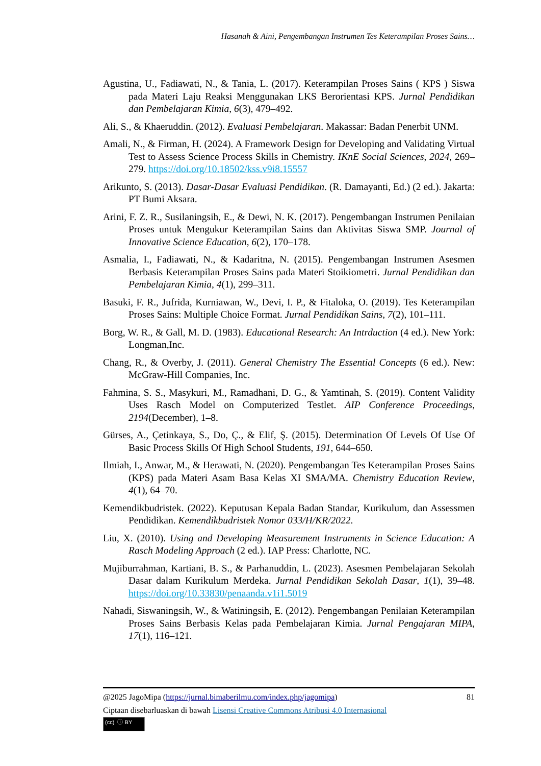Hasanah & Aini, Pengembangan Instrumen Tes Keterampilan Proses Sains…
Agustina, U., Fadiawati, N., & Tania, L. (2017). Keterampilan Proses Sains ( KPS ) Siswa pada Materi Laju Reaksi Menggunakan LKS Berorientasi KPS. Jurnal Pendidikan dan Pembelajaran Kimia, 6(3), 479–492.
Ali, S., & Khaeruddin. (2012). Evaluasi Pembelajaran. Makassar: Badan Penerbit UNM.
Amali, N., & Firman, H. (2024). A Framework Design for Developing and Validating Virtual Test to Assess Science Process Skills in Chemistry. IKnE Social Sciences, 2024, 269–279. https://doi.org/10.18502/kss.v9i8.15557
Arikunto, S. (2013). Dasar-Dasar Evaluasi Pendidikan. (R. Damayanti, Ed.) (2 ed.). Jakarta: PT Bumi Aksara.
Arini, F. Z. R., Susilaningsih, E., & Dewi, N. K. (2017). Pengembangan Instrumen Penilaian Proses untuk Mengukur Keterampilan Sains dan Aktivitas Siswa SMP. Journal of Innovative Science Education, 6(2), 170–178.
Asmalia, I., Fadiawati, N., & Kadaritna, N. (2015). Pengembangan Instrumen Asesmen Berbasis Keterampilan Proses Sains pada Materi Stoikiometri. Jurnal Pendidikan dan Pembelajaran Kimia, 4(1), 299–311.
Basuki, F. R., Jufrida, Kurniawan, W., Devi, I. P., & Fitaloka, O. (2019). Tes Keterampilan Proses Sains: Multiple Choice Format. Jurnal Pendidikan Sains, 7(2), 101–111.
Borg, W. R., & Gall, M. D. (1983). Educational Research: An Intrduction (4 ed.). New York: Longman,Inc.
Chang, R., & Overby, J. (2011). General Chemistry The Essential Concepts (6 ed.). New: McGraw-Hill Companies, Inc.
Fahmina, S. S., Masykuri, M., Ramadhani, D. G., & Yamtinah, S. (2019). Content Validity Uses Rasch Model on Computerized Testlet. AIP Conference Proceedings, 2194(December), 1–8.
Gürses, A., Çetinkaya, S., Do, Ç., & Elif, Ş. (2015). Determination Of Levels Of Use Of Basic Process Skills Of High School Students, 191, 644–650.
Ilmiah, I., Anwar, M., & Herawati, N. (2020). Pengembangan Tes Keterampilan Proses Sains (KPS) pada Materi Asam Basa Kelas XI SMA/MA. Chemistry Education Review, 4(1), 64–70.
Kemendikbudristek. (2022). Keputusan Kepala Badan Standar, Kurikulum, dan Assessmen Pendidikan. Kemendikbudristek Nomor 033/H/KR/2022.
Liu, X. (2010). Using and Developing Measurement Instruments in Science Education: A Rasch Modeling Approach (2 ed.). IAP Press: Charlotte, NC.
Mujiburrahman, Kartiani, B. S., & Parhanuddin, L. (2023). Asesmen Pembelajaran Sekolah Dasar dalam Kurikulum Merdeka. Jurnal Pendidikan Sekolah Dasar, 1(1), 39–48. https://doi.org/10.33830/penaanda.v1i1.5019
Nahadi, Siswaningsih, W., & Watiningsih, E. (2012). Pengembangan Penilaian Keterampilan Proses Sains Berbasis Kelas pada Pembelajaran Kimia. Jurnal Pengajaran MIPA, 17(1), 116–121.
@2025 JagoMipa (https://jurnal.bimaberilmu.com/index.php/jagomipa) 81
Ciptaan disebarluaskan di bawah Lisensi Creative Commons Atribusi 4.0 Internasional
(cc) ⓘ BY